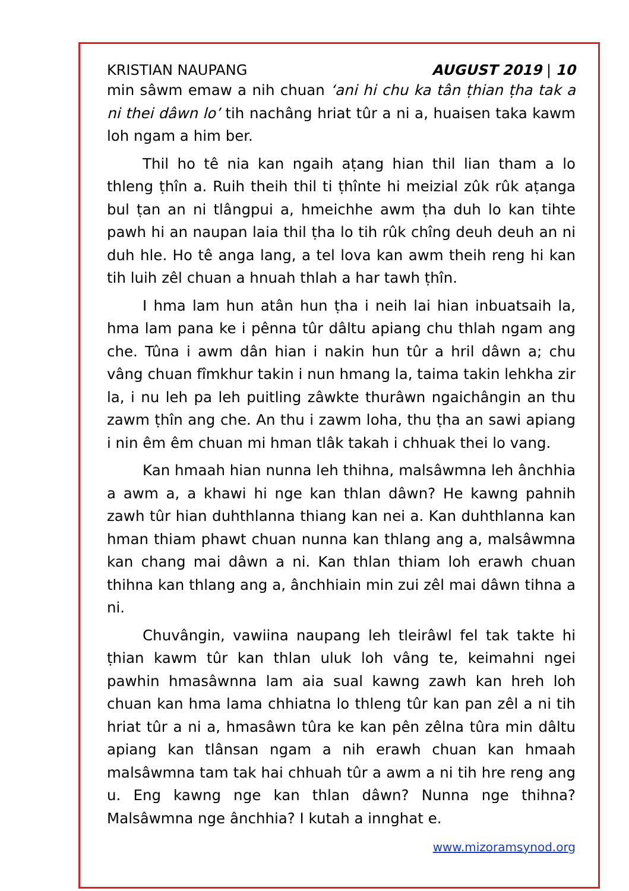KRISTIAN NAUPANG AUGUST 2019 | 10
min sâwm emaw a nih chuan ‘ani hi chu ka tân ṭhian ṭha tak a ni thei dâwn lo’ tih nachâng hriat tûr a ni a, huaisen taka kawm loh ngam a him ber.
Thil ho tê nia kan ngaih aṭang hian thil lian tham a lo thleng ṭhîn a. Ruih theih thil ti ṭhînte hi meizial zûk rûk aṭanga bul ṭan an ni tlângpui a, hmeichhe awm ṭha duh lo kan tihte pawh hi an naupan laia thil ṭha lo tih rûk chîng deuh deuh an ni duh hle. Ho tê anga lang, a tel lova kan awm theih reng hi kan tih luih zêl chuan a hnuah thlah a har tawh ṭhîn.
I hma lam hun atân hun ṭha i neih lai hian inbuatsaih la, hma lam pana ke i pênna tûr dâltu apiang chu thlah ngam ang che. Tûna i awm dân hian i nakin hun tûr a hril dâwn a; chu vâng chuan fîmkhur takin i nun hmang la, taima takin lehkha zir la, i nu leh pa leh puitling zâwkte thurâwn ngaichângin an thu zawm ṭhîn ang che. An thu i zawm loha, thu ṭha an sawi apiang i nin êm êm chuan mi hman tlâk takah i chhuak thei lo vang.
Kan hmaah hian nunna leh thihna, malsâwmna leh ânchhia a awm a, a khawi hi nge kan thlan dâwn? He kawng pahnih zawh tûr hian duhthlanna thiang kan nei a. Kan duhthlanna kan hman thiam phawt chuan nunna kan thlang ang a, malsâwmna kan chang mai dâwn a ni. Kan thlan thiam loh erawh chuan thihna kan thlang ang a, ânchhiain min zui zêl mai dâwn tihna a ni.
Chuvângin, vawiina naupang leh tleirâwl fel tak takte hi ṭhian kawm tûr kan thlan uluk loh vâng te, keimahni ngei pawhin hmasâwnna lam aia sual kawng zawh kan hreh loh chuan kan hma lama chhiatna lo thleng tûr kan pan zêl a ni tih hriat tûr a ni a, hmasâwn tûra ke kan pên zêlna tûra min dâltu apiang kan tlânsan ngam a nih erawh chuan kan hmaah malsâwmna tam tak hai chhuah tûr a awm a ni tih hre reng ang u. Eng kawng nge kan thlan dâwn? Nunna nge thihna? Malsâwmna nge ânchhia? I kutah a innghat e.
www.mizoramsynod.org